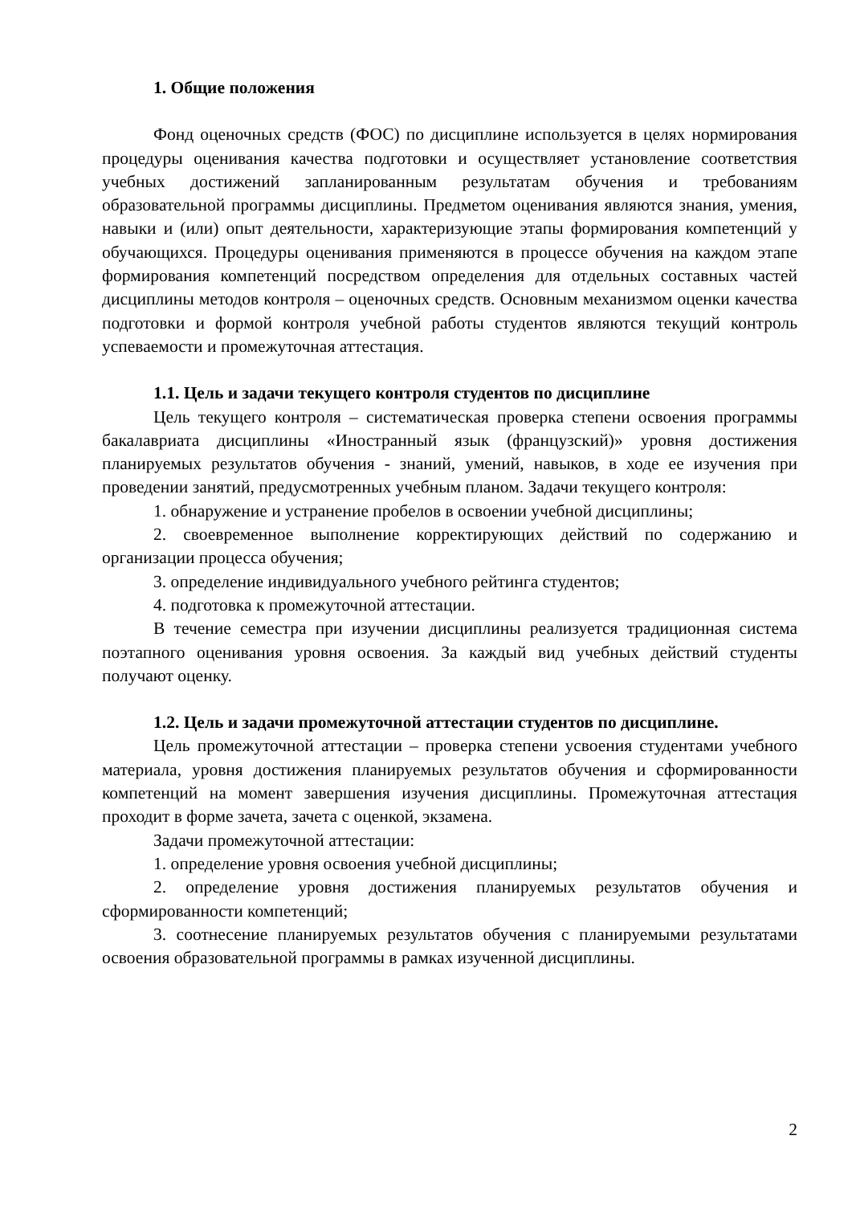1. Общие положения
Фонд оценочных средств (ФОС) по дисциплине используется в целях нормирования процедуры оценивания качества подготовки и осуществляет установление соответствия учебных достижений запланированным результатам обучения и требованиям образовательной программы дисциплины. Предметом оценивания являются знания, умения, навыки и (или) опыт деятельности, характеризующие этапы формирования компетенций у обучающихся. Процедуры оценивания применяются в процессе обучения на каждом этапе формирования компетенций посредством определения для отдельных составных частей дисциплины методов контроля – оценочных средств. Основным механизмом оценки качества подготовки и формой контроля учебной работы студентов являются текущий контроль успеваемости и промежуточная аттестация.
1.1. Цель и задачи текущего контроля студентов по дисциплине
Цель текущего контроля – систематическая проверка степени освоения программы бакалавриата дисциплины «Иностранный язык (французский)» уровня достижения планируемых результатов обучения - знаний, умений, навыков, в ходе ее изучения при проведении занятий, предусмотренных учебным планом. Задачи текущего контроля:
1. обнаружение и устранение пробелов в освоении учебной дисциплины;
2. своевременное выполнение корректирующих действий по содержанию и организации процесса обучения;
3. определение индивидуального учебного рейтинга студентов;
4. подготовка к промежуточной аттестации.
В течение семестра при изучении дисциплины реализуется традиционная система поэтапного оценивания уровня освоения. За каждый вид учебных действий студенты получают оценку.
1.2. Цель и задачи промежуточной аттестации студентов по дисциплине.
Цель промежуточной аттестации – проверка степени усвоения студентами учебного материала, уровня достижения планируемых результатов обучения и сформированности компетенций на момент завершения изучения дисциплины. Промежуточная аттестация проходит в форме зачета, зачета с оценкой, экзамена.
Задачи промежуточной аттестации:
1. определение уровня освоения учебной дисциплины;
2. определение уровня достижения планируемых результатов обучения и сформированности компетенций;
3. соотнесение планируемых результатов обучения с планируемыми результатами освоения образовательной программы в рамках изученной дисциплины.
2